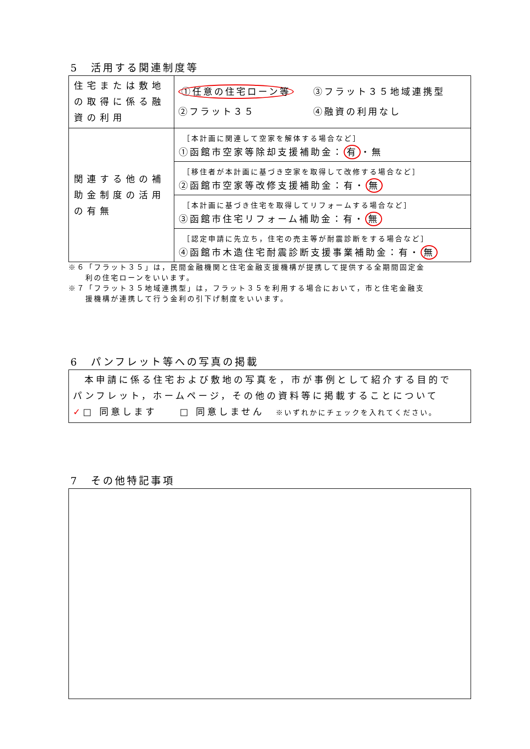5　活用する関連制度等
| 住宅または敷地の取得に係る融資の利用 | ①任意の住宅ローン等 ③フラット３５地域連携型 ②フラット３５ ④融資の利用なし |
| 関連する他の補助金制度の活用の有無 | ［本計画に関連して空家を解体する場合など］ ①函館市空家等除却支援補助金： 有 ・無 |
| | ［移住者が本計画に基づき空家を取得して改修する場合など］ ②函館市空家等改修支援補助金：有・ 無 |
| | ［本計画に基づき住宅を取得してリフォームする場合など］ ③函館市住宅リフォーム補助金：有・ 無 |
| | ［認定申請に先立ち，住宅の売主等が耐震診断をする場合など］ ④函館市木造住宅耐震診断支援事業補助金：有・ 無 |
※６「フラット３５」は，民間金融機関と住宅金融支援機構が提携して提供する全期間固定金
　　利の住宅ローンをいいます。
※７「フラット３５地域連携型」は，フラット３５を利用する場合において，市と住宅金融支
　　援機構が連携して行う金利の引下げ制度をいいます。
6　パンフレット等への写真の掲載
　本申請に係る住宅および敷地の写真を，市が事例として紹介する目的で
パンフレット，ホームページ，その他の資料等に掲載することについて
✓□ 同意します　　□ 同意しません　※いずれかにチェックを入れてください。
7　その他特記事項